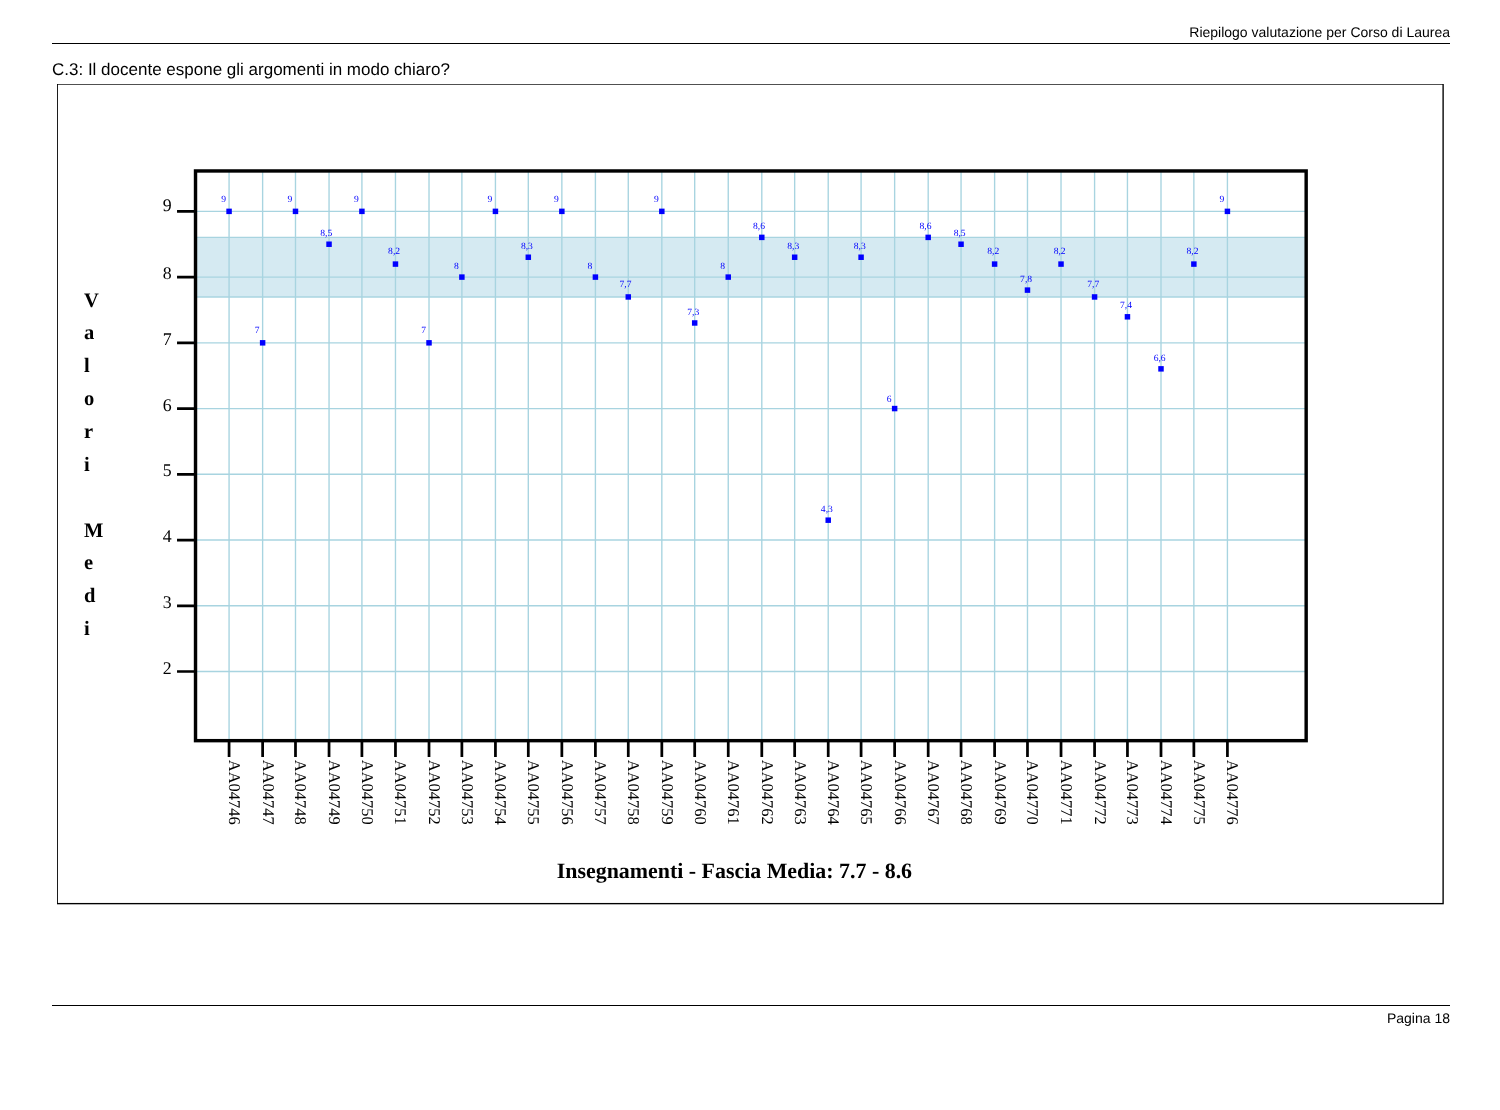Riepilogo valutazione per Corso di Laurea
C.3: Il docente espone gli argomenti in modo chiaro?
9
8
7
6
5
4
3
2
V
a
l
o
r
i
M
e
d
i
9
7
9
8,5
9
8,2
7
8
9
8,3
9
8
7,7
9
7,3
8
8,6
8,3
4,3
8,3
6
8,6
8,5
8,2
7,8
8,2
7,7
7,4
6,6
8,2
9
AA04746
AA04747
AA04748
AA04749
AA04750
AA04751
AA04752
AA04753
AA04754
AA04755
AA04756
AA04757
AA04758
AA04759
AA04760
AA04761
AA04762
AA04763
AA04764
AA04765
AA04766
AA04767
AA04768
AA04769
AA04770
AA04771
AA04772
AA04773
AA04774
AA04775
AA04776
Insegnamenti - Fascia Media: 7.7 - 8.6
Pagina 18